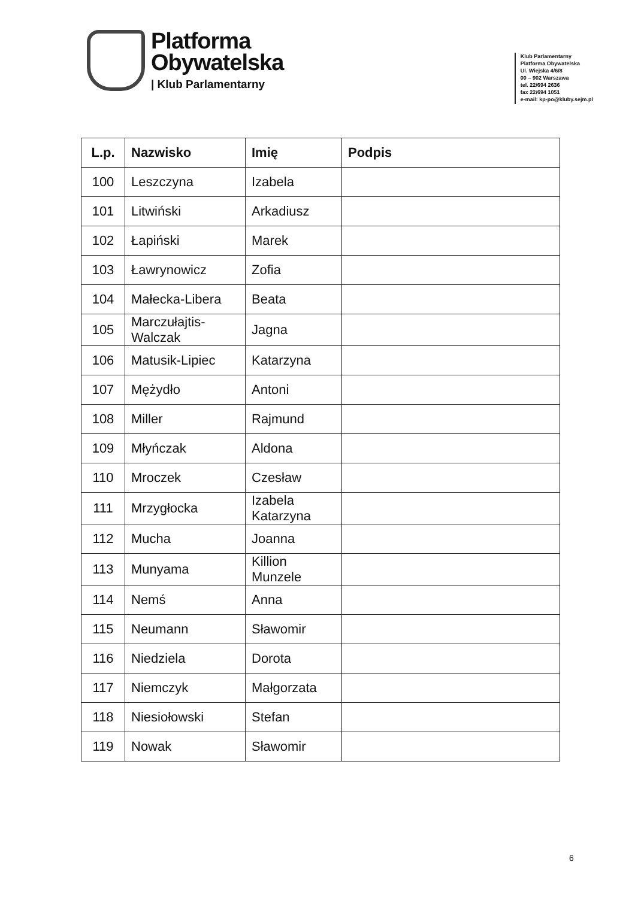Platforma
Obywatelska
| Klub Parlamentarny
Klub Parlamentarny
Platforma Obywatelska
Ul. Wiejska 4/6/8
00 – 902 Warszawa
tel. 22/694 2636
fax 22/694 1051
e-mail: kp-po@kluby.sejm.pl
| L.p. | Nazwisko | Imię | Podpis |
| --- | --- | --- | --- |
| 100 | Leszczyna | Izabela | |
| 101 | Litwiński | Arkadiusz | |
| 102 | Łapiński | Marek | |
| 103 | Ławrynowicz | Zofia | |
| 104 | Małecka-Libera | Beata | |
| 105 | Marczułajtis-Walczak | Jagna | |
| 106 | Matusik-Lipiec | Katarzyna | |
| 107 | Mężydło | Antoni | |
| 108 | Miller | Rajmund | |
| 109 | Młyńczak | Aldona | |
| 110 | Mroczek | Czesław | |
| 111 | Mrzygłocka | Izabela Katarzyna | |
| 112 | Mucha | Joanna | |
| 113 | Munyama | Killion Munzele | |
| 114 | Nemś | Anna | |
| 115 | Neumann | Sławomir | |
| 116 | Niedziela | Dorota | |
| 117 | Niemczyk | Małgorzata | |
| 118 | Niesiołowski | Stefan | |
| 119 | Nowak | Sławomir | |
6